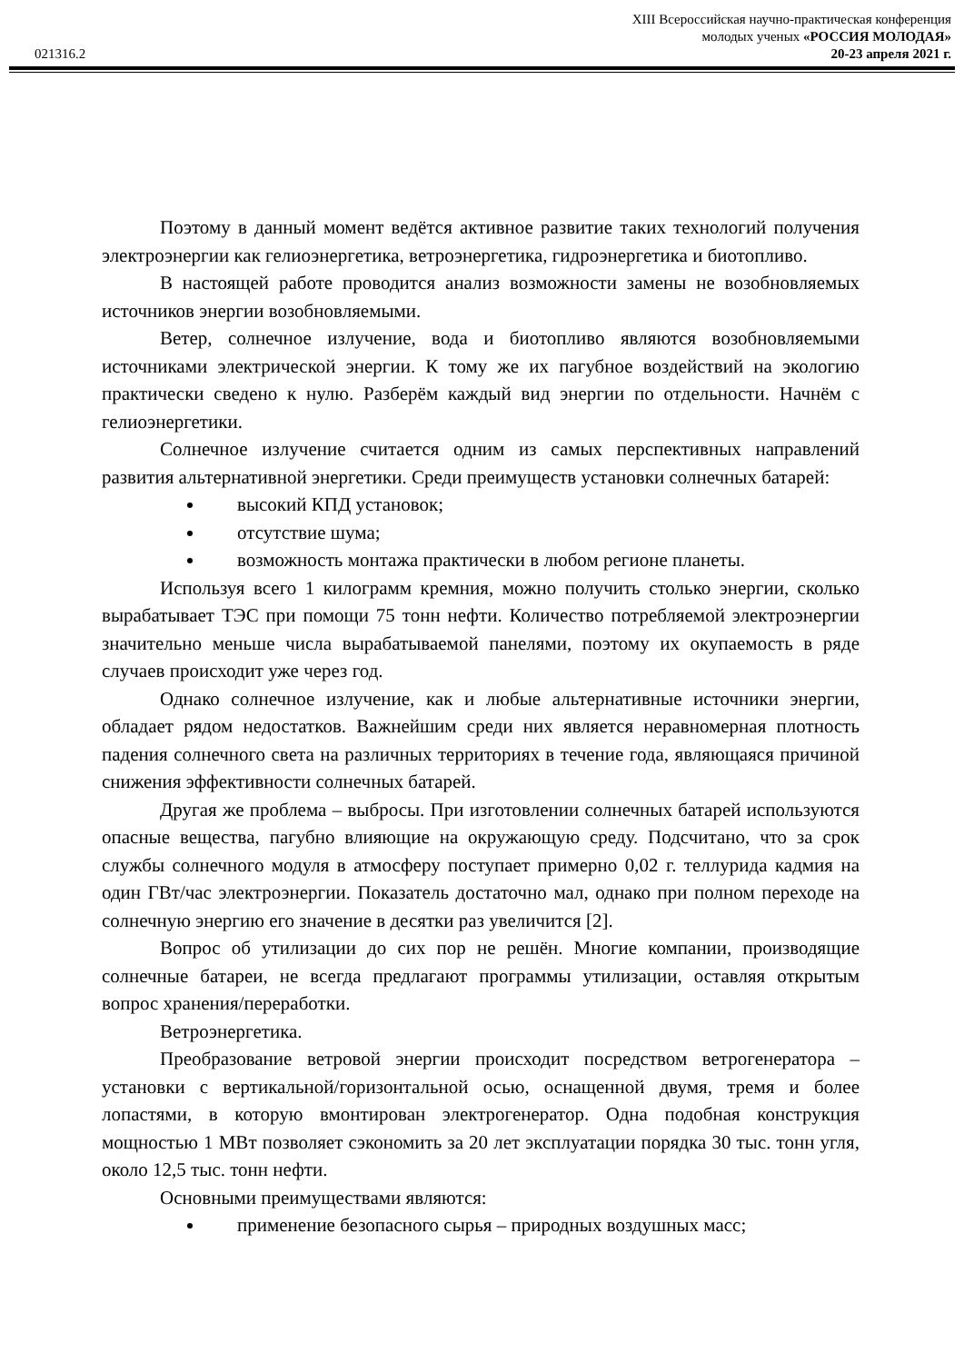XIII Всероссийская научно-практическая конференция
молодых ученых «РОССИЯ МОЛОДАЯ»
021316.2 20-23 апреля 2021 г.
Поэтому в данный момент ведётся активное развитие таких технологий получения электроэнергии как гелиоэнергетика, ветроэнергетика, гидроэнергетика и биотопливо.
В настоящей работе проводится анализ возможности замены не возобновляемых источников энергии возобновляемыми.
Ветер, солнечное излучение, вода и биотопливо являются возобновляемыми источниками электрической энергии. К тому же их пагубное воздействий на экологию практически сведено к нулю. Разберём каждый вид энергии по отдельности. Начнём с гелиоэнергетики.
Солнечное излучение считается одним из самых перспективных направлений развития альтернативной энергетики. Среди преимуществ установки солнечных батарей:
высокий КПД установок;
отсутствие шума;
возможность монтажа практически в любом регионе планеты.
Используя всего 1 килограмм кремния, можно получить столько энергии, сколько вырабатывает ТЭС при помощи 75 тонн нефти. Количество потребляемой электроэнергии значительно меньше числа вырабатываемой панелями, поэтому их окупаемость в ряде случаев происходит уже через год.
Однако солнечное излучение, как и любые альтернативные источники энергии, обладает рядом недостатков. Важнейшим среди них является неравномерная плотность падения солнечного света на различных территориях в течение года, являющаяся причиной снижения эффективности солнечных батарей.
Другая же проблема – выбросы. При изготовлении солнечных батарей используются опасные вещества, пагубно влияющие на окружающую среду. Подсчитано, что за срок службы солнечного модуля в атмосферу поступает примерно 0,02 г. теллурида кадмия на один ГВт/час электроэнергии. Показатель достаточно мал, однако при полном переходе на солнечную энергию его значение в десятки раз увеличится [2].
Вопрос об утилизации до сих пор не решён. Многие компании, производящие солнечные батареи, не всегда предлагают программы утилизации, оставляя открытым вопрос хранения/переработки.
Ветроэнергетика.
Преобразование ветровой энергии происходит посредством ветрогенератора – установки с вертикальной/горизонтальной осью, оснащенной двумя, тремя и более лопастями, в которую вмонтирован электрогенератор. Одна подобная конструкция мощностью 1 МВт позволяет сэкономить за 20 лет эксплуатации порядка 30 тыс. тонн угля, около 12,5 тыс. тонн нефти.
Основными преимуществами являются:
применение безопасного сырья – природных воздушных масс;